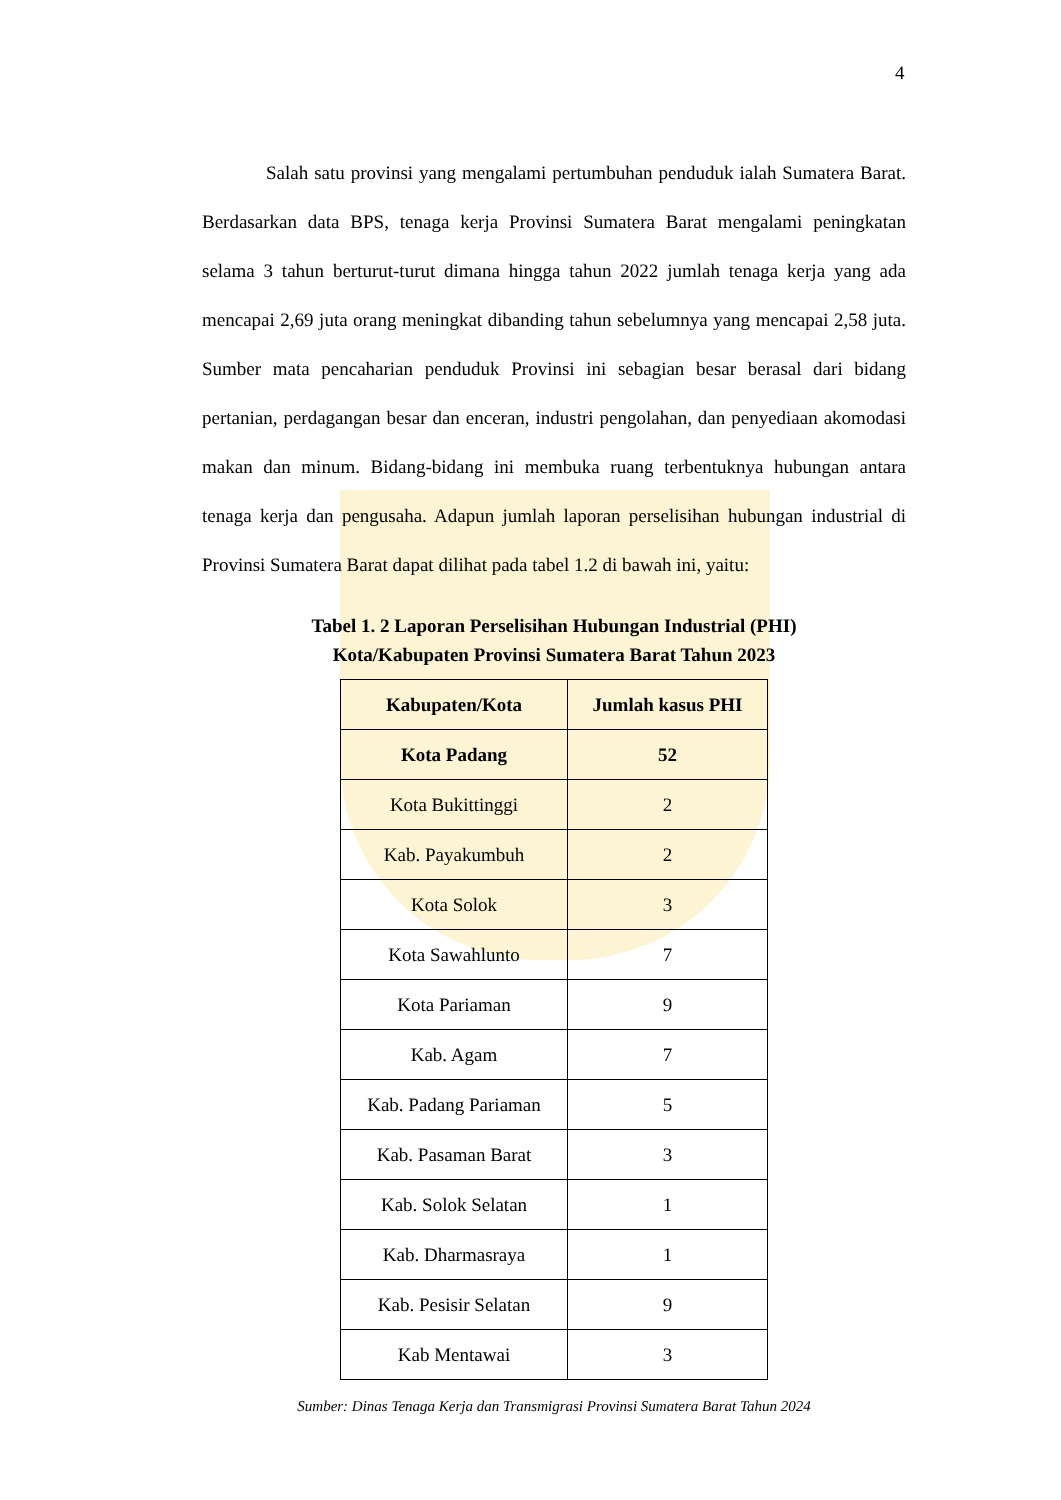4
Salah satu provinsi yang mengalami pertumbuhan penduduk ialah Sumatera Barat. Berdasarkan data BPS, tenaga kerja Provinsi Sumatera Barat mengalami peningkatan selama 3 tahun berturut-turut dimana hingga tahun 2022 jumlah tenaga kerja yang ada mencapai 2,69 juta orang meningkat dibanding tahun sebelumnya yang mencapai 2,58 juta. Sumber mata pencaharian penduduk Provinsi ini sebagian besar berasal dari bidang pertanian, perdagangan besar dan enceran, industri pengolahan, dan penyediaan akomodasi makan dan minum. Bidang-bidang ini membuka ruang terbentuknya hubungan antara tenaga kerja dan pengusaha. Adapun jumlah laporan perselisihan hubungan industrial di Provinsi Sumatera Barat dapat dilihat pada tabel 1.2 di bawah ini, yaitu:
Tabel 1. 2 Laporan Perselisihan Hubungan Industrial (PHI)
Kota/Kabupaten Provinsi Sumatera Barat Tahun 2023
| Kabupaten/Kota | Jumlah kasus PHI |
| --- | --- |
| Kota Padang | 52 |
| Kota Bukittinggi | 2 |
| Kab. Payakumbuh | 2 |
| Kota Solok | 3 |
| Kota Sawahlunto | 7 |
| Kota Pariaman | 9 |
| Kab. Agam | 7 |
| Kab. Padang Pariaman | 5 |
| Kab. Pasaman Barat | 3 |
| Kab. Solok Selatan | 1 |
| Kab. Dharmasraya | 1 |
| Kab. Pesisir Selatan | 9 |
| Kab Mentawai | 3 |
Sumber: Dinas Tenaga Kerja dan Transmigrasi Provinsi Sumatera Barat Tahun 2024